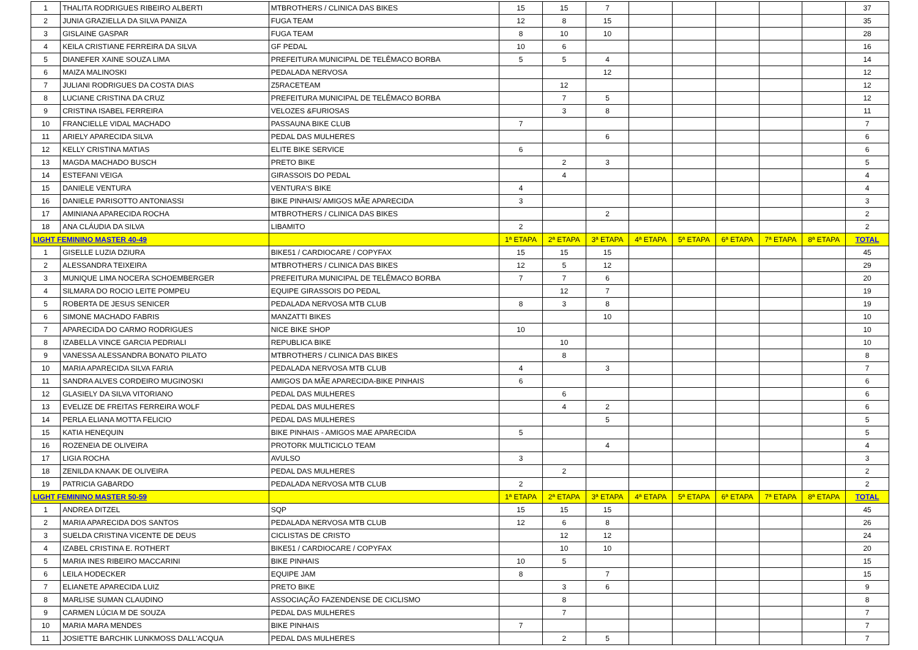| 1 | THALITA RODRIGUES RIBEIRO ALBERTI | MTBROTHERS / CLINICA DAS BIKES | 15 | 15 | 7 | | | | | | 37 |
| 2 | JUNIA GRAZIELLA DA SILVA PANIZA | FUGA TEAM | 12 | 8 | 15 | | | | | | 35 |
| 3 | GISLAINE GASPAR | FUGA TEAM | 8 | 10 | 10 | | | | | | 28 |
| 4 | KEILA CRISTIANE FERREIRA DA SILVA | GF PEDAL | 10 | 6 | | | | | | | 16 |
| 5 | DIANEFER XAINE SOUZA LIMA | PREFEITURA MUNICIPAL DE TELÊMACO BORBA | 5 | 5 | 4 | | | | | | 14 |
| 6 | MAIZA MALINOSKI | PEDALADA NERVOSA | | | 12 | | | | | | 12 |
| 7 | JULIANI RODRIGUES DA COSTA DIAS | Z5RACETEAM | | 12 | | | | | | | 12 |
| 8 | LUCIANE CRISTINA DA CRUZ | PREFEITURA MUNICIPAL DE TELÊMACO BORBA | | 7 | 5 | | | | | | 12 |
| 9 | CRISTINA ISABEL FERREIRA | VELOZES &FURIOSAS | | 3 | 8 | | | | | | 11 |
| 10 | FRANCIELLE VIDAL MACHADO | PASSAUNA BIKE CLUB | 7 | | | | | | | | 7 |
| 11 | ARIELY APARECIDA SILVA | PEDAL DAS MULHERES | | | 6 | | | | | | 6 |
| 12 | KELLY CRISTINA MATIAS | ELITE BIKE SERVICE | 6 | | | | | | | | 6 |
| 13 | MAGDA MACHADO BUSCH | PRETO BIKE | | 2 | 3 | | | | | | 5 |
| 14 | ESTEFANI VEIGA | GIRASSOIS DO PEDAL | | 4 | | | | | | | 4 |
| 15 | DANIELE VENTURA | VENTURA'S BIKE | 4 | | | | | | | | 4 |
| 16 | DANIELE PARISOTTO ANTONIASSI | BIKE PINHAIS/ AMIGOS MÃE APARECIDA | 3 | | | | | | | | 3 |
| 17 | AMINIANA APARECIDA ROCHA | MTBROTHERS / CLINICA DAS BIKES | | | 2 | | | | | | 2 |
| 18 | ANA CLÁUDIA DA SILVA | LIBAMITO | 2 | | | | | | | | 2 |
| LIGHT FEMININO MASTER 40-49 | | | 1ª ETAPA | 2ª ETAPA | 3ª ETAPA | 4ª ETAPA | 5ª ETAPA | 6ª ETAPA | 7ª ETAPA | 8ª ETAPA | TOTAL |
| 1 | GISELLE LUZIA DZIURA | BIKE51 / CARDIOCARE / COPYFAX | 15 | 15 | 15 | | | | | | 45 |
| 2 | ALESSANDRA TEIXEIRA | MTBROTHERS / CLINICA DAS BIKES | 12 | 5 | 12 | | | | | | 29 |
| 3 | MUNIQUE LIMA NOCERA SCHOEMBERGER | PREFEITURA MUNICIPAL DE TELÊMACO BORBA | 7 | 7 | 6 | | | | | | 20 |
| 4 | SILMARA DO ROCIO LEITE POMPEU | EQUIPE GIRASSOIS DO PEDAL | | 12 | 7 | | | | | | 19 |
| 5 | ROBERTA DE JESUS SENICER | PEDALADA NERVOSA MTB CLUB | 8 | 3 | 8 | | | | | | 19 |
| 6 | SIMONE MACHADO FABRIS | MANZATTI BIKES | | | 10 | | | | | | 10 |
| 7 | APARECIDA DO CARMO RODRIGUES | NICE BIKE SHOP | 10 | | | | | | | | 10 |
| 8 | IZABELLA VINCE GARCIA PEDRIALI | REPUBLICA BIKE | | 10 | | | | | | | 10 |
| 9 | VANESSA ALESSANDRA BONATO PILATO | MTBROTHERS / CLINICA DAS BIKES | | 8 | | | | | | | 8 |
| 10 | MARIA APARECIDA SILVA FARIA | PEDALADA NERVOSA MTB CLUB | 4 | | 3 | | | | | | 7 |
| 11 | SANDRA ALVES CORDEIRO MUGINOSKI | AMIGOS DA MÃE APARECIDA-BIKE PINHAIS | 6 | | | | | | | | 6 |
| 12 | GLASIELY DA SILVA VITORIANO | PEDAL DAS MULHERES | | 6 | | | | | | | 6 |
| 13 | EVELIZE DE FREITAS FERREIRA WOLF | PEDAL DAS MULHERES | | 4 | 2 | | | | | | 6 |
| 14 | PERLA ELIANA MOTTA FELICIO | PEDAL DAS MULHERES | | | 5 | | | | | | 5 |
| 15 | KATIA HENEQUIN | BIKE PINHAIS - AMIGOS MAE APARECIDA | 5 | | | | | | | | 5 |
| 16 | ROZENEIA DE OLIVEIRA | PROTORK MULTICICLO TEAM | | | 4 | | | | | | 4 |
| 17 | LIGIA ROCHA | AVULSO | 3 | | | | | | | | 3 |
| 18 | ZENILDA KNAAK DE OLIVEIRA | PEDAL DAS MULHERES | | 2 | | | | | | | 2 |
| 19 | PATRICIA GABARDO | PEDALADA NERVOSA MTB CLUB | 2 | | | | | | | | 2 |
| LIGHT FEMININO MASTER 50-59 | | | 1ª ETAPA | 2ª ETAPA | 3ª ETAPA | 4ª ETAPA | 5ª ETAPA | 6ª ETAPA | 7ª ETAPA | 8ª ETAPA | TOTAL |
| 1 | ANDREA DITZEL | SQP | 15 | 15 | 15 | | | | | | 45 |
| 2 | MARIA APARECIDA DOS SANTOS | PEDALADA NERVOSA MTB CLUB | 12 | 6 | 8 | | | | | | 26 |
| 3 | SUELDA CRISTINA VICENTE DE DEUS | CICLISTAS DE CRISTO | | 12 | 12 | | | | | | 24 |
| 4 | IZABEL CRISTINA E. ROTHERT | BIKE51 / CARDIOCARE / COPYFAX | | 10 | 10 | | | | | | 20 |
| 5 | MARIA INES RIBEIRO MACCARINI | BIKE PINHAIS | 10 | 5 | | | | | | | 15 |
| 6 | LEILA HODECKER | EQUIPE JAM | 8 | | 7 | | | | | | 15 |
| 7 | ELIANETE APARECIDA LUIZ | PRETO BIKE | | 3 | 6 | | | | | | 9 |
| 8 | MARLISE SUMAN CLAUDINO | ASSOCIAÇÃO FAZENDENSE DE CICLISMO | | 8 | | | | | | | 8 |
| 9 | CARMEN LÚCIA M DE SOUZA | PEDAL DAS MULHERES | | 7 | | | | | | | 7 |
| 10 | MARIA MARA MENDES | BIKE PINHAIS | 7 | | | | | | | | 7 |
| 11 | JOSIETTE BARCHIK LUNKMOSS DALL'ACQUA | PEDAL DAS MULHERES | | 2 | 5 | | | | | | 7 |